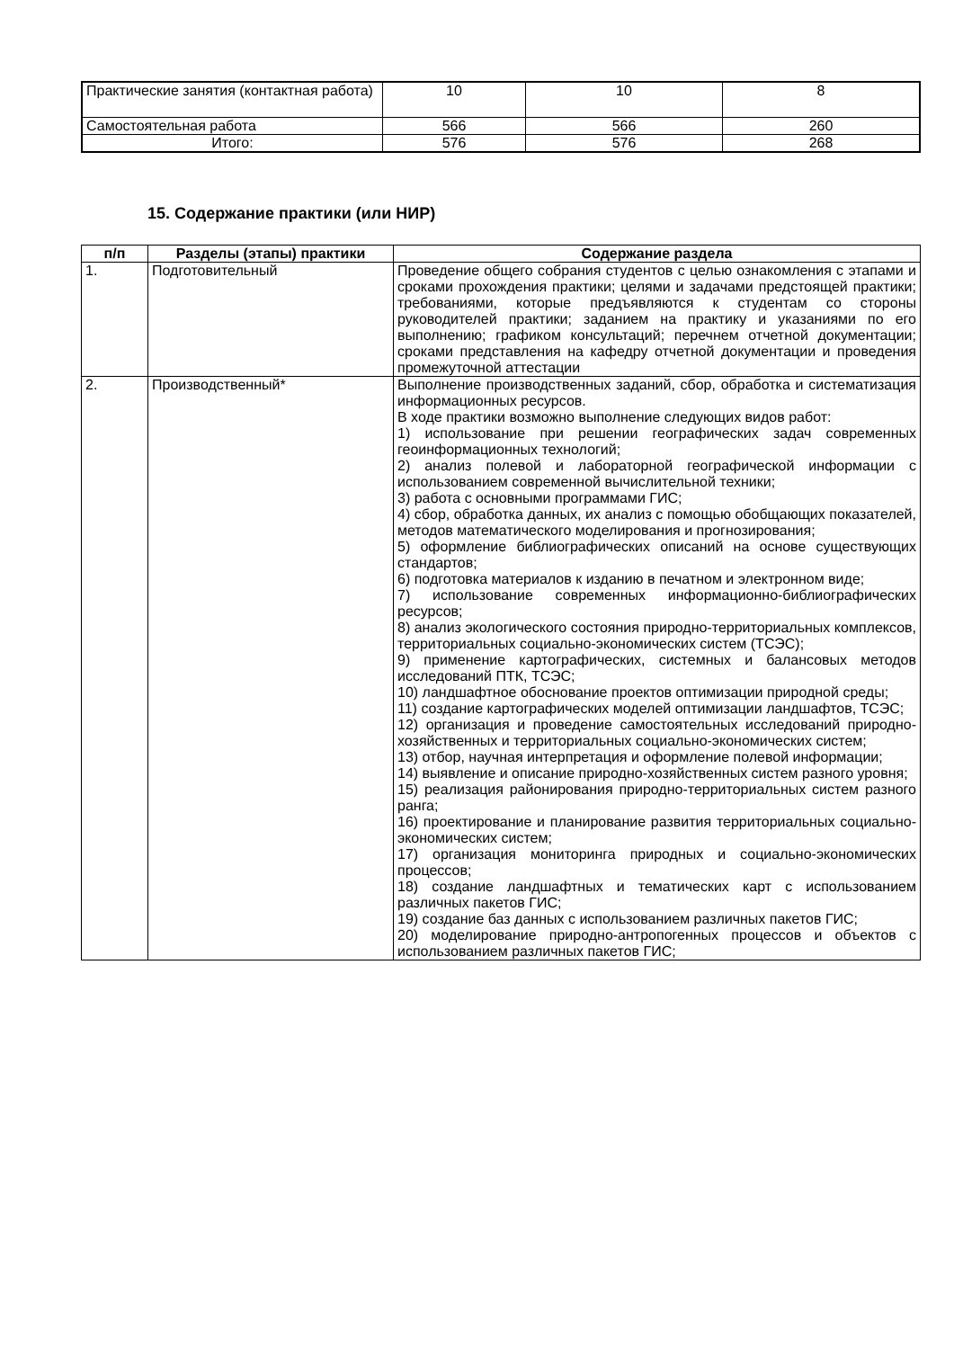| Практические занятия (контактная работа) | 10 | 10 | 8 |
| Самостоятельная работа | 566 | 566 | 260 |
| Итого: | 576 | 576 | 268 |
15. Содержание практики (или НИР)
| п/п | Разделы (этапы) практики | Содержание раздела |
| --- | --- | --- |
| 1. | Подготовительный | Проведение общего собрания студентов с целью ознакомления с этапами и сроками прохождения практики; целями и задачами предстоящей практики; требованиями, которые предъявляются к студентам со стороны руководителей практики; заданием на практику и указаниями по его выполнению; графиком консультаций; перечнем отчетной документации; сроками представления на кафедру отчетной документации и проведения промежуточной аттестации |
| 2. | Производственный* | Выполнение производственных заданий, сбор, обработка и систематизация информационных ресурсов. В ходе практики возможно выполнение следующих видов работ: 1) использование при решении географических задач современных геоинформационных технологий; 2) анализ полевой и лабораторной географической информации с использованием современной вычислительной техники; 3) работа с основными программами ГИС; 4) сбор, обработка данных, их анализ с помощью обобщающих показателей, методов математического моделирования и прогнозирования; 5) оформление библиографических описаний на основе существующих стандартов; 6) подготовка материалов к изданию в печатном и электронном виде; 7) использование современных информационно-библиографических ресурсов; 8) анализ экологического состояния природно-территориальных комплексов, территориальных социально-экономических систем (ТСЭС); 9) применение картографических, системных и балансовых методов исследований ПТК, ТСЭС; 10) ландшафтное обоснование проектов оптимизации природной среды; 11) создание картографических моделей оптимизации ландшафтов, ТСЭС; 12) организация и проведение самостоятельных исследований природно-хозяйственных и территориальных социально-экономических систем; 13) отбор, научная интерпретация и оформление полевой информации; 14) выявление и описание природно-хозяйственных систем разного уровня; 15) реализация районирования природно-территориальных систем разного ранга; 16) проектирование и планирование развития территориальных социально-экономических систем; 17) организация мониторинга природных и социально-экономических процессов; 18) создание ландшафтных и тематических карт с использованием различных пакетов ГИС; 19) создание баз данных с использованием различных пакетов ГИС; 20) моделирование природно-антропогенных процессов и объектов с использованием различных пакетов ГИС; |